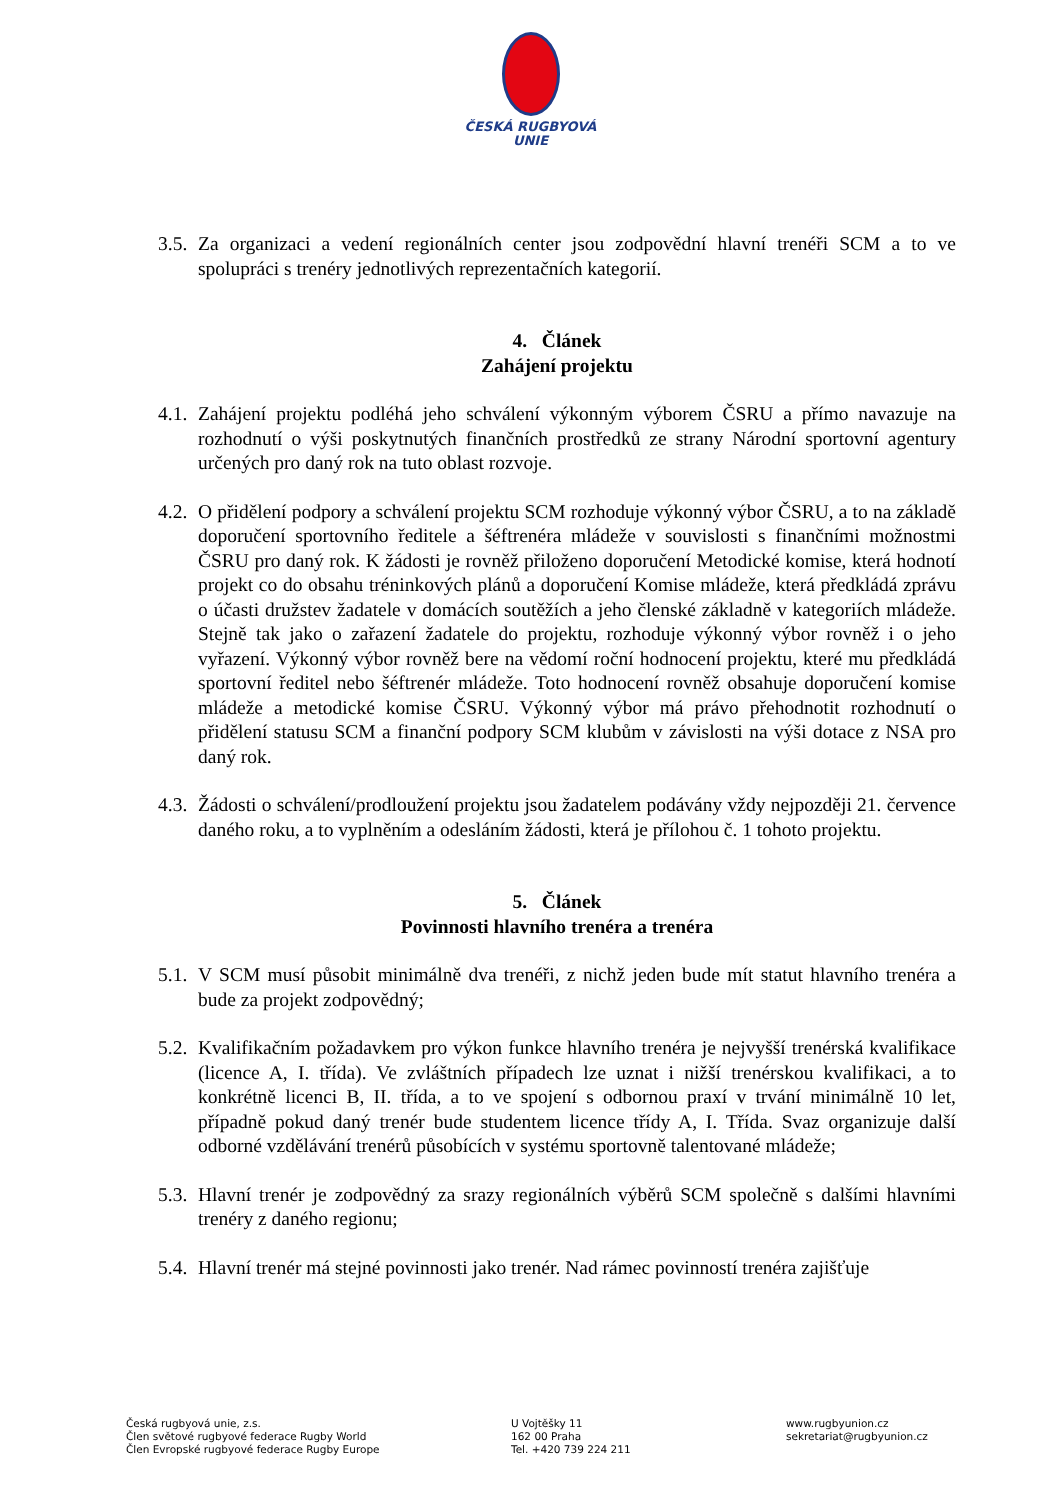ČESKÁ RUGBYOVÁ
UNIE
3.5. Za organizaci a vedení regionálních center jsou zodpovědní hlavní trenéři SCM a to ve spolupráci s trenéry jednotlivých reprezentačních kategorií.
4. Článek
Zahájení projektu
4.1. Zahájení projektu podléhá jeho schválení výkonným výborem ČSRU a přímo navazuje na rozhodnutí o výši poskytnutých finančních prostředků ze strany Národní sportovní agentury určených pro daný rok na tuto oblast rozvoje.
4.2. O přidělení podpory a schválení projektu SCM rozhoduje výkonný výbor ČSRU, a to na základě doporučení sportovního ředitele a šéftrenéra mládeže v souvislosti s finančními možnostmi ČSRU pro daný rok. K žádosti je rovněž přiloženo doporučení Metodické komise, která hodnotí projekt co do obsahu tréninkových plánů a doporučení Komise mládeže, která předkládá zprávu o účasti družstev žadatele v domácích soutěžích a jeho členské základně v kategoriích mládeže. Stejně tak jako o zařazení žadatele do projektu, rozhoduje výkonný výbor rovněž i o jeho vyřazení. Výkonný výbor rovněž bere na vědomí roční hodnocení projektu, které mu předkládá sportovní ředitel nebo šéftrenér mládeže. Toto hodnocení rovněž obsahuje doporučení komise mládeže a metodické komise ČSRU. Výkonný výbor má právo přehodnotit rozhodnutí o přidělení statusu SCM a finanční podpory SCM klubům v závislosti na výši dotace z NSA pro daný rok.
4.3. Žádosti o schválení/prodloužení projektu jsou žadatelem podávány vždy nejpozději 21. července daného roku, a to vyplněním a odesláním žádosti, která je přílohou č. 1 tohoto projektu.
5. Článek
Povinnosti hlavního trenéra a trenéra
5.1. V SCM musí působit minimálně dva trenéři, z nichž jeden bude mít statut hlavního trenéra a bude za projekt zodpovědný;
5.2. Kvalifikačním požadavkem pro výkon funkce hlavního trenéra je nejvyšší trenérská kvalifikace (licence A, I. třída). Ve zvláštních případech lze uznat i nižší trenérskou kvalifikaci, a to konkrétně licenci B, II. třída, a to ve spojení s odbornou praxí v trvání minimálně 10 let, případně pokud daný trenér bude studentem licence třídy A, I. Třída. Svaz organizuje další odborné vzdělávání trenérů působících v systému sportovně talentované mládeže;
5.3. Hlavní trenér je zodpovědný za srazy regionálních výběrů SCM společně s dalšími hlavními trenéry z daného regionu;
5.4. Hlavní trenér má stejné povinnosti jako trenér. Nad rámec povinností trenéra zajišťuje
Česká rugbyová unie, z.s.
Člen světové rugbyové federace Rugby World
Člen Evropské rugbyové federace Rugby Europe
U Vojtěšky 11
162 00 Praha
Tel. +420 739 224 211
www.rugbyunion.cz
sekretariat@rugbyunion.cz